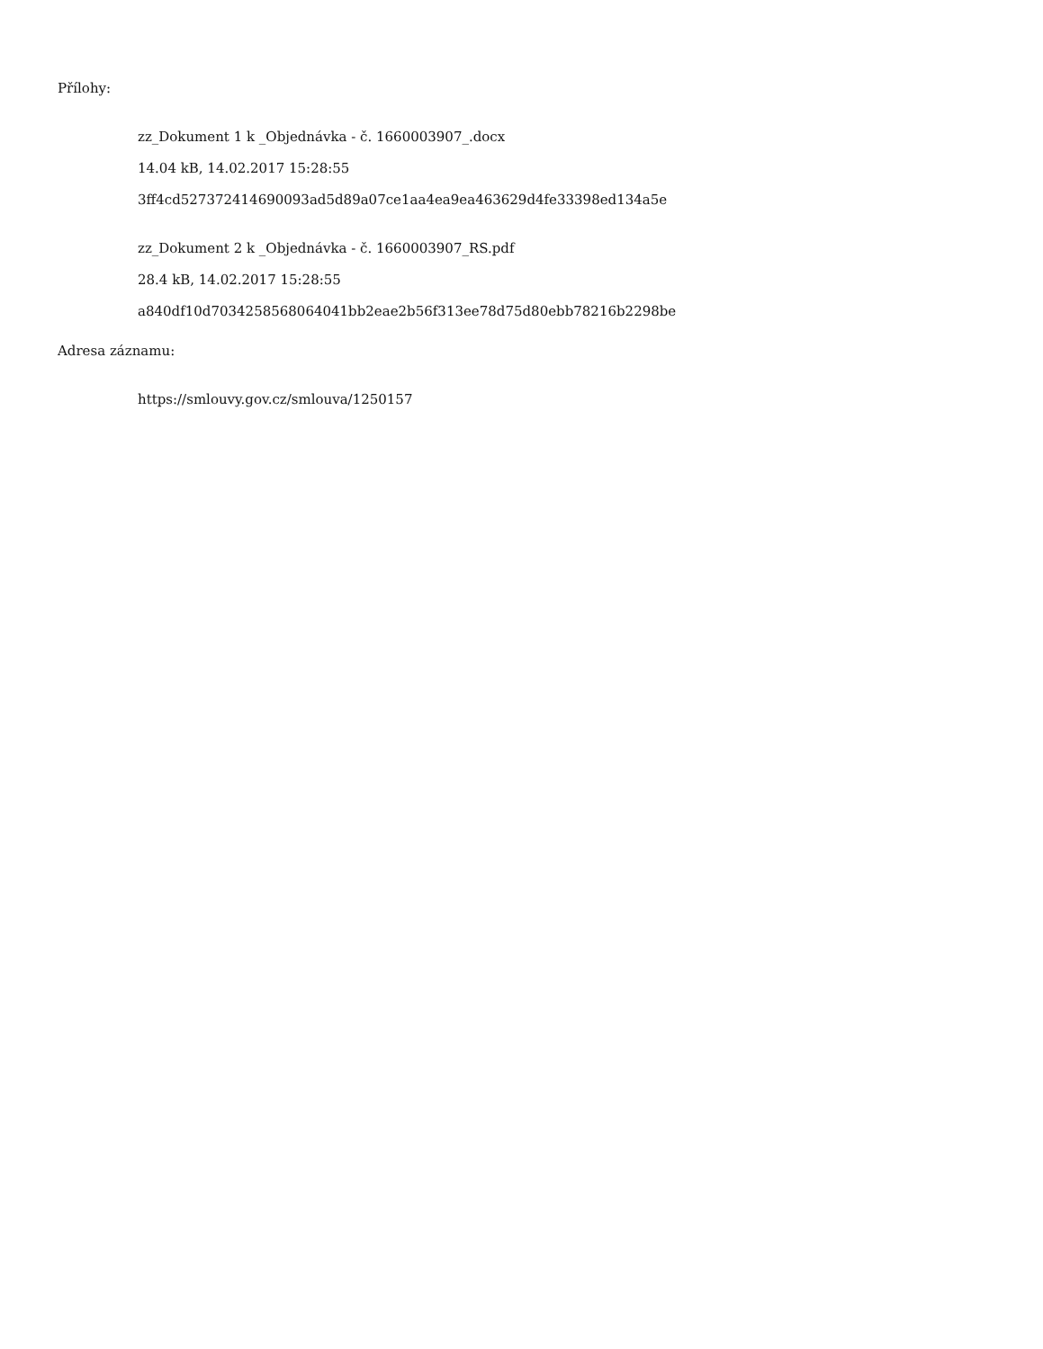Přílohy:
zz_Dokument 1 k _Objednávka - č. 1660003907_.docx
14.04 kB, 14.02.2017 15:28:55
3ff4cd527372414690093ad5d89a07ce1aa4ea9ea463629d4fe33398ed134a5e
zz_Dokument 2 k _Objednávka - č. 1660003907_RS.pdf
28.4 kB, 14.02.2017 15:28:55
a840df10d7034258568064041bb2eae2b56f313ee78d75d80ebb78216b2298be
Adresa záznamu:
https://smlouvy.gov.cz/smlouva/1250157